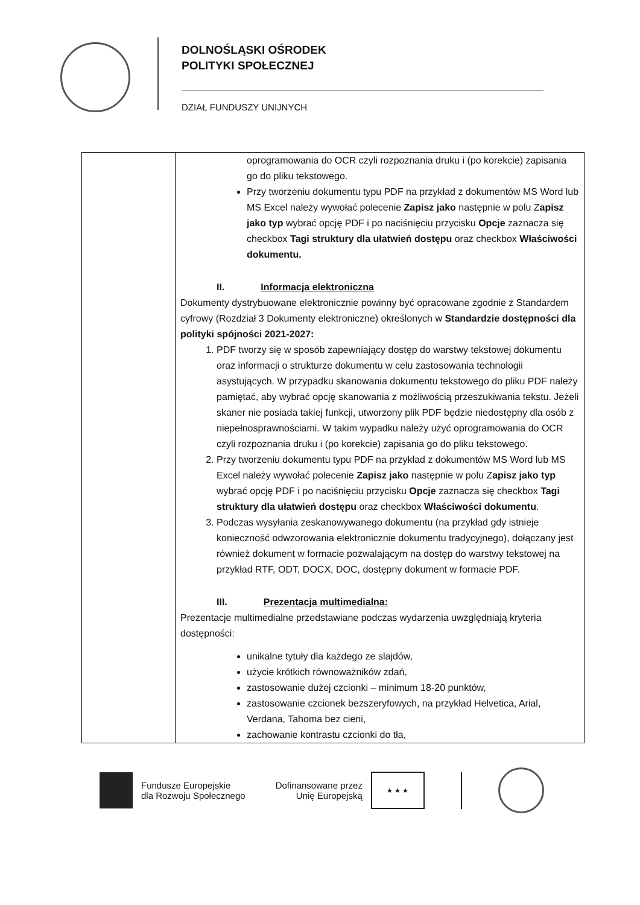DOLNOŚLĄSKI OŚRODEK
POLITYKI SPOŁECZNEJ
DZIAŁ FUNDUSZY UNIJNYCH
| | oprogramowania do OCR czyli rozpoznania druku i (po korekcie) zapisania go do pliku tekstowego. Przy tworzeniu dokumentu typu PDF na przykład z dokumentów MS Word lub MS Excel należy wywołać polecenie Zapisz jako następnie w polu Z apisz jako typ wybrać opcję PDF i po naciśnięciu przycisku Opcje zaznacza się checkbox Tagi struktury dla ułatwień dostępu oraz checkbox Właściwości dokumentu. II. Informacja elektroniczna Dokumenty dystrybuowane elektronicznie powinny być opracowane zgodnie z Standardem cyfrowy (Rozdział 3 Dokumenty elektroniczne) określonych w Standardzie dostępności dla polityki spójności 2021-2027: 1. PDF tworzy się w sposób zapewniający dostęp do warstwy tekstowej dokumentu oraz informacji o strukturze dokumentu w celu zastosowania technologii asystujących. W przypadku skanowania dokumentu tekstowego do pliku PDF należy pamiętać, aby wybrać opcję skanowania z możliwością przeszukiwania tekstu. Jeżeli skaner nie posiada takiej funkcji, utworzony plik PDF będzie niedostępny dla osób z niepełnosprawnościami. W takim wypadku należy użyć oprogramowania do OCR czyli rozpoznania druku i (po korekcie) zapisania go do pliku tekstowego. 2. Przy tworzeniu dokumentu typu PDF na przykład z dokumentów MS Word lub MS Excel należy wywołać polecenie Zapisz jako następnie w polu Z apisz jako typ wybrać opcję PDF i po naciśnięciu przycisku Opcje zaznacza się checkbox Tagi struktury dla ułatwień dostępu oraz checkbox Właściwości dokumentu . 3. Podczas wysyłania zeskanowywanego dokumentu (na przykład gdy istnieje konieczność odwzorowania elektronicznie dokumentu tradycyjnego), dołączany jest również dokument w formacie pozwalającym na dostęp do warstwy tekstowej na przykład RTF, ODT, DOCX, DOC, dostępny dokument w formacie PDF. III. Prezentacja multimedialna: Prezentacje multimedialne przedstawiane podczas wydarzenia uwzględniają kryteria dostępności: unikalne tytuły dla każdego ze slajdów, użycie krótkich równoważników zdań, zastosowanie dużej czcionki – minimum 18-20 punktów, zastosowanie czcionek bezszeryfowych, na przykład Helvetica, Arial, Verdana, Tahoma bez cieni, zachowanie kontrastu czcionki do tła, |
Fundusze Europejskie
dla Rozwoju Społecznego
Dofinansowane przez
Unię Europejską
★ ★ ★